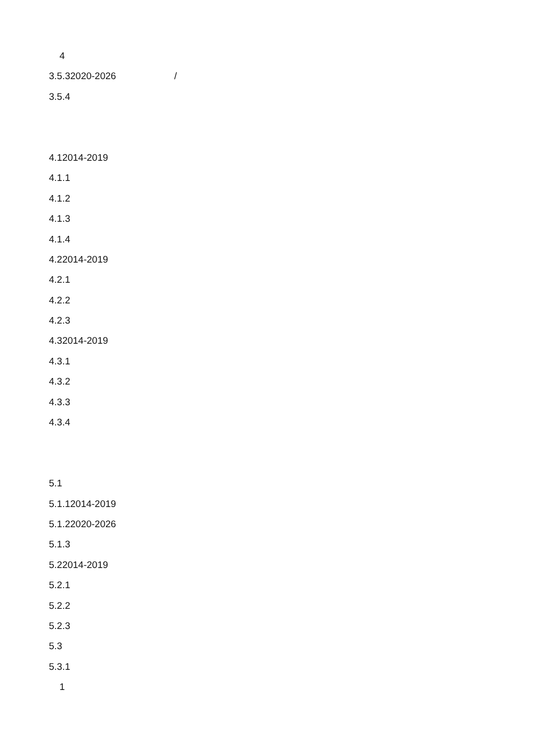4
3.5.32020-2026 /
3.5.4
4.12014-2019
4.1.1
4.1.2
4.1.3
4.1.4
4.22014-2019
4.2.1
4.2.2
4.2.3
4.32014-2019
4.3.1
4.3.2
4.3.3
4.3.4
5.1
5.1.12014-2019
5.1.22020-2026
5.1.3
5.22014-2019
5.2.1
5.2.2
5.2.3
5.3
5.3.1
1